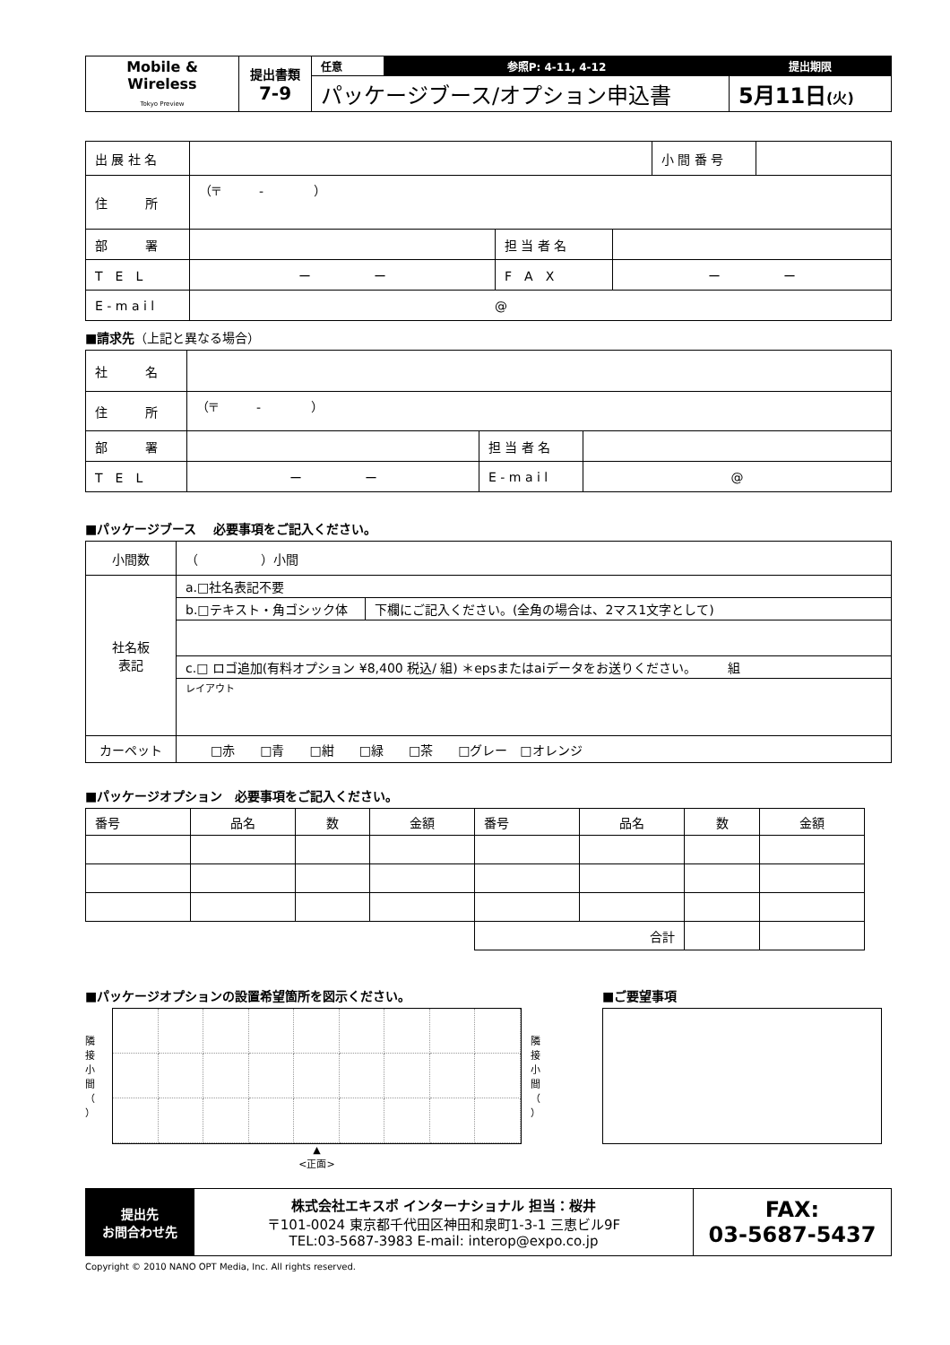| Mobile & Wireless Tokyo Preview | 提出書類 7-9 | 任意 | 参照P: 4-11, 4-12 | 提出期限 |
| | | パッケージブース/オプション申込書 | | 5月11日 (火) |
| 出 展 社 名 | | | | 小 間 番 号 | |
| 住 所 | （〒 - ） | | | | |
| 部 署 | | 担 当 者 名 | | | |
| T E L | ー ー | F A X | ー ー | | |
| E - m a i l | @ | | | | |
■請求先（上記と異なる場合）
| 社 名 | | | |
| 住 所 | （〒 - ） | | |
| 部 署 | | 担 当 者 名 | |
| T E L | ー ー | E - m a i l | @ |
■パッケージブース　 必要事項をご記入ください。
| 小間数 | （ ）小間 | |
| 社名板 表記 | a.□社名表記不要 | |
| | b.□テキスト・角ゴシック体 | 下欄にご記入ください。(全角の場合は、2マス1文字として) |
| | c.□ ロゴ追加(有料オプション ¥8,400 税込/ 組) ＊epsまたはaiデータをお送りください。 組 | |
| | レイアウト | |
| カーペット | □赤 □青 □紺 □緑 □茶 □グレー □オレンジ | |
■パッケージオプション　必要事項をご記入ください。
| 番号 | 品名 | 数 | 金額 | 番号 | 品名 | 数 | 金額 |
| | | | | 合計 | | | |
■パッケージオプションの設置希望箇所を図示ください。
隣接小間（ ）
隣接小間（ ）
▲
<正面>
■ご要望事項
| 提出先 お問合わせ先 | 株式会社エキスポ インターナショナル 担当：桜井 〒101-0024 東京都千代田区神田和泉町1-3-1 三恵ビル9F TEL:03-5687-3983 E-mail: interop@expo.co.jp | FAX: 03-5687-5437 |
Copyright © 2010 NANO OPT Media, Inc. All rights reserved.